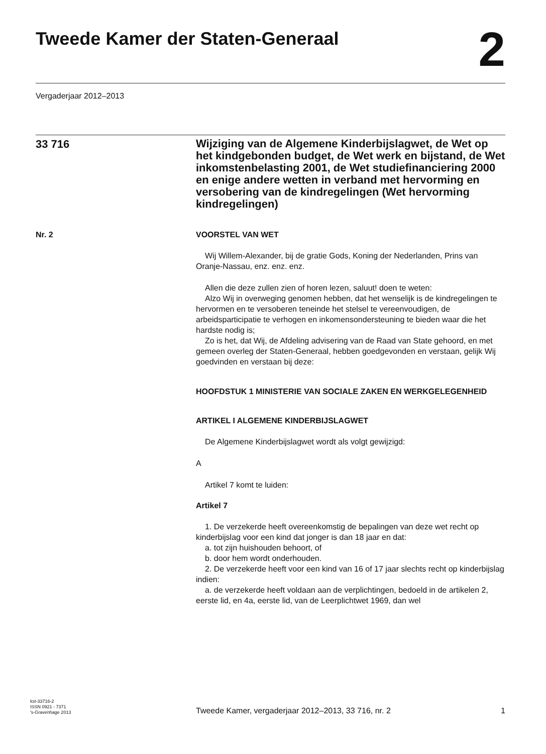Tweede Kamer der Staten-Generaal
2
Vergaderjaar 2012–2013
33 716
Wijziging van de Algemene Kinderbijslagwet, de Wet op het kindgebonden budget, de Wet werk en bijstand, de Wet inkomstenbelasting 2001, de Wet studiefinanciering 2000 en enige andere wetten in verband met hervorming en versobering van de kindregelingen (Wet hervorming kindregelingen)
Nr. 2 VOORSTEL VAN WET
Wij Willem-Alexander, bij de gratie Gods, Koning der Nederlanden, Prins van Oranje-Nassau, enz. enz. enz.
Allen die deze zullen zien of horen lezen, saluut! doen te weten:
Alzo Wij in overweging genomen hebben, dat het wenselijk is de kindregelingen te hervormen en te versoberen teneinde het stelsel te vereenvoudigen, de arbeidsparticipatie te verhogen en inkomensondersteuning te bieden waar die het hardste nodig is;
Zo is het, dat Wij, de Afdeling advisering van de Raad van State gehoord, en met gemeen overleg der Staten-Generaal, hebben goedgevonden en verstaan, gelijk Wij goedvinden en verstaan bij deze:
HOOFDSTUK 1 MINISTERIE VAN SOCIALE ZAKEN EN WERKGELEGENHEID
ARTIKEL I ALGEMENE KINDERBIJSLAGWET
De Algemene Kinderbijslagwet wordt als volgt gewijzigd:
A
Artikel 7 komt te luiden:
Artikel 7
1. De verzekerde heeft overeenkomstig de bepalingen van deze wet recht op kinderbijslag voor een kind dat jonger is dan 18 jaar en dat:
a. tot zijn huishouden behoort, of
b. door hem wordt onderhouden.
2. De verzekerde heeft voor een kind van 16 of 17 jaar slechts recht op kinderbijslag indien:
a. de verzekerde heeft voldaan aan de verplichtingen, bedoeld in de artikelen 2, eerste lid, en 4a, eerste lid, van de Leerplichtwet 1969, dan wel
kst-33716-2
ISSN 0921 - 7371
’s-Gravenhage 2013
Tweede Kamer, vergaderjaar 2012–2013, 33 716, nr. 2
1